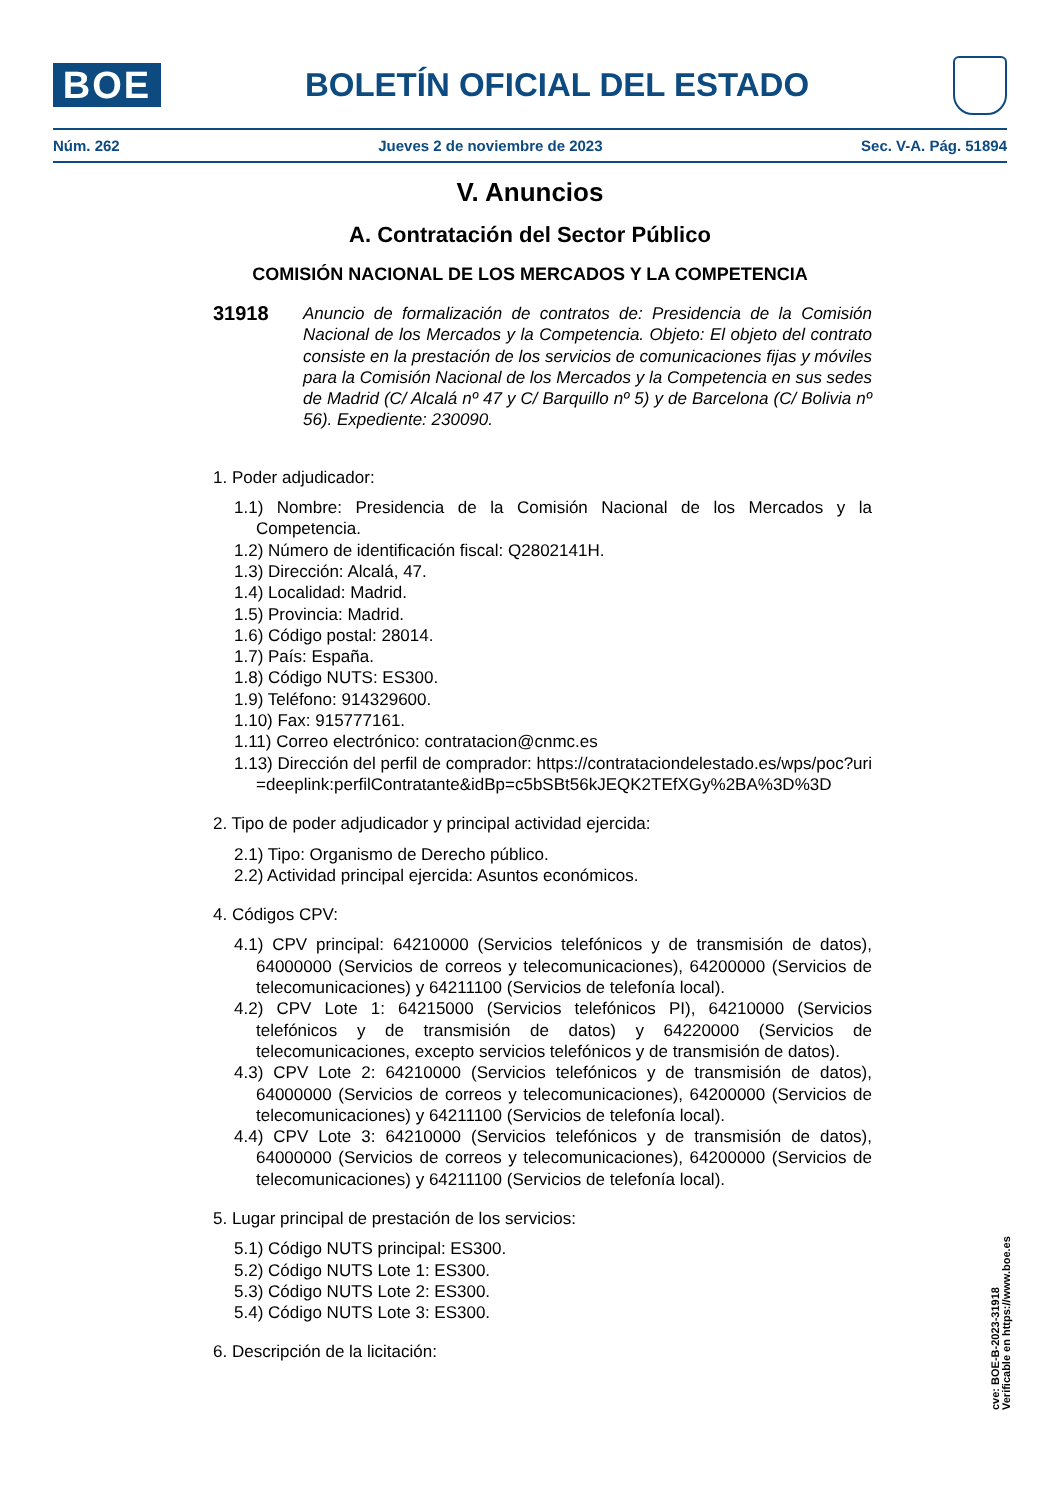BOE
BOLETÍN OFICIAL DEL ESTADO
Núm. 262 Jueves 2 de noviembre de 2023 Sec. V-A. Pág. 51894
V. Anuncios
A. Contratación del Sector Público
COMISIÓN NACIONAL DE LOS MERCADOS Y LA COMPETENCIA
31918
Anuncio de formalización de contratos de: Presidencia de la Comisión Nacional de los Mercados y la Competencia. Objeto: El objeto del contrato consiste en la prestación de los servicios de comunicaciones fijas y móviles para la Comisión Nacional de los Mercados y la Competencia en sus sedes de Madrid (C/ Alcalá nº 47 y C/ Barquillo nº 5) y de Barcelona (C/ Bolivia nº 56). Expediente: 230090.
1. Poder adjudicador:
1.1) Nombre: Presidencia de la Comisión Nacional de los Mercados y la Competencia.
1.2) Número de identificación fiscal: Q2802141H.
1.3) Dirección: Alcalá, 47.
1.4) Localidad: Madrid.
1.5) Provincia: Madrid.
1.6) Código postal: 28014.
1.7) País: España.
1.8) Código NUTS: ES300.
1.9) Teléfono: 914329600.
1.10) Fax: 915777161.
1.11) Correo electrónico: contratacion@cnmc.es
1.13) Dirección del perfil de comprador: https://contrataciondelestado.es/wps/poc?uri=deeplink:perfilContratante&idBp=c5bSBt56kJEQK2TEfXGy%2BA%3D%3D
2. Tipo de poder adjudicador y principal actividad ejercida:
2.1) Tipo: Organismo de Derecho público.
2.2) Actividad principal ejercida: Asuntos económicos.
4. Códigos CPV:
4.1) CPV principal: 64210000 (Servicios telefónicos y de transmisión de datos), 64000000 (Servicios de correos y telecomunicaciones), 64200000 (Servicios de telecomunicaciones) y 64211100 (Servicios de telefonía local).
4.2) CPV Lote 1: 64215000 (Servicios telefónicos PI), 64210000 (Servicios telefónicos y de transmisión de datos) y 64220000 (Servicios de telecomunicaciones, excepto servicios telefónicos y de transmisión de datos).
4.3) CPV Lote 2: 64210000 (Servicios telefónicos y de transmisión de datos), 64000000 (Servicios de correos y telecomunicaciones), 64200000 (Servicios de telecomunicaciones) y 64211100 (Servicios de telefonía local).
4.4) CPV Lote 3: 64210000 (Servicios telefónicos y de transmisión de datos), 64000000 (Servicios de correos y telecomunicaciones), 64200000 (Servicios de telecomunicaciones) y 64211100 (Servicios de telefonía local).
5. Lugar principal de prestación de los servicios:
5.1) Código NUTS principal: ES300.
5.2) Código NUTS Lote 1: ES300.
5.3) Código NUTS Lote 2: ES300.
5.4) Código NUTS Lote 3: ES300.
6. Descripción de la licitación:
cve: BOE-B-2023-31918
Verificable en https://www.boe.es